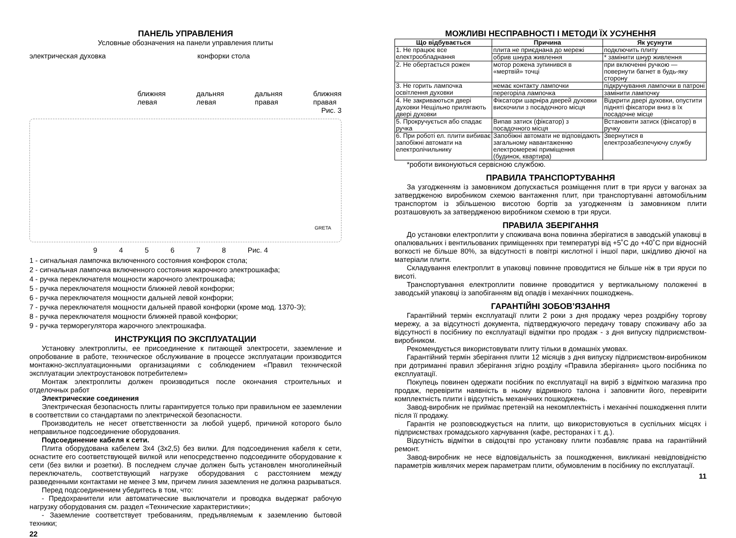ПАНЕЛЬ УПРАВЛЕНИЯ
Условные обозначения на панели управления плиты
электрическая духовка конфорки стола
ближняя
левая дальняя
левая дальняя
правая ближняя
правая
Рис. 3
GRETA
945678 Рис. 4
1 - сигнальная лампочка включенного состояния конфорок стола;
2 - сигнальная лампочка включенного состояния жарочного электрошкафа;
4 - ручка переключателя мощности жарочного электрошкафа;
5 - ручка переключателя мощности ближней левой конфорки;
6 - ручка переключателя мощности дальней левой конфорки;
7 - ручка переключателя мощности дальней правой конфорки (кроме мод. 1370-Э);
8 - ручка переключателя мощности ближней правой конфорки;
9 - ручка терморегулятора жарочного электрошкафа.
ИНСТРУКЦИЯ ПО ЭКСПЛУАТАЦИИ
Установку электроплиты, ее присоединение к питающей электросети, заземление и опробование в работе, техническое обслуживание в процессе эксплуатации производится монтажно-эксплуатационными организациями с соблюдением «Правил технической эксплуатации электроустановок потребителем»
Монтаж электроплиты должен производиться после окончания строительных и отделочных работ
Электрические соединения
Электрическая безопасность плиты гарантируется только при правильном ее заземлении в соответствии со стандартами по электрической безопасности.
Производитель не несет ответственности за любой ущерб, причиной которого было неправильное подсоединение оборудования.
Подсоединение кабеля к сети.
Плита оборудована кабелем 3х4 (3х2,5) без вилки. Для подсоединения кабеля к сети, оснастите его соответствующей вилкой или непосредственно подсоедините оборудование к сети (без вилки и розетки). В последнем случае должен быть установлен многолинейный переключатель, соответствующий нагрузке оборудования с расстоянием между разведенными контактами не менее 3 мм, причем линия заземления не должна разрываться.
Перед подсоединением убедитесь в том, что:
- Предохранители или автоматические выключатели и проводка выдержат рабочую нагрузку оборудования см. раздел «Технические характеристики»;
- Заземление соответствует требованиям, предъявляемым к заземлению бытовой техники;
22
МОЖЛИВІ НЕСПРАВНОСТІ І МЕТОДИ ЇХ УСУНЕННЯ
| Що відбувається | Причина | Як усунути |
| --- | --- | --- |
| 1. Не працює все електрообладнання | плита не приєднана до мережі | подключить плиту |
| | обрив шнура живлення | * замінити шнур живлення |
| 2. Не обертається рожен | мотор рожена зупинився в «мертвій» точці | при включенні ручкою — повернути багнет в будь-яку сторону |
| 3. Не горить лампочка освітлення духовки | немає контакту лампочки | підкручування лампочки в патроні |
| | перегоріла лампочка | замінити лампочку |
| 4. Не закриваються двері духовки Нещільно прилягають двері духовки | Фіксатори шарніра дверей духовки вискочили з посадочного місця | Відкрити двері духовки, опустити підняті фіксатори вниз в їх посадочне місце |
| 5. Прокручується або спадає ручка | Випав затиск (фіксатор) з посадочного місця | Встановити затиск (фіксатор) в ручку |
| 6. При роботі ел. плити вибиває запобіжні автомати на електролічильнику | Запобіжні автомати не відповідають загальному навантаженню електромережі приміщення (будинок, квартира) | Звернутися в електрозабезпечуючу службу |
*роботи виконуються сервісною службою.
ПРАВИЛА ТРАНСПОРТУВАННЯ
За узгодженням із замовником допускається розміщення плит в три яруси у вагонах за затвердженою виробником схемою вантаження плит, при транспортуванні автомобільним транспортом із збільшеною висотою бортів за узгодженням із замовником плити розташовують за затвердженою виробником схемою в три яруси.
ПРАВИЛА ЗБЕРІГАННЯ
До установки електроплити у споживача вона повинна зберігатися в заводській упаковці в опалювальних і вентильованих приміщеннях при температурі від +5˚С до +40˚С при відносній вогкості не більше 80%, за відсутності в повітрі кислотної і іншої пари, шкідливо діючої на матеріали плити.
Складування електроплит в упаковці повинне проводитися не більше ніж в три яруси по висоті.
Транспортування електроплити повинне проводитися у вертикальному положенні в заводській упаковці із запобіганням від опадів і механічних пошкоджень.
ГАРАНТІЙНІ ЗОБОВ’ЯЗАННЯ
Гарантійний термін експлуатації плити 2 роки з дня продажу через роздрібну торгову мережу, а за відсутності документа, підтверджуючого передачу товару споживачу або за відсутності в посібнику по експлуатації відмітки про продаж - з дня випуску підприємством-виробником.
Рекомендується використовувати плиту тільки в домашніх умовах.
Гарантійний термін зберігання плити 12 місяців з дня випуску підприємством-виробником при дотриманні правил зберігання згідно розділу «Правила зберігання» цього посібника по експлуатації.
Покупець повинен одержати посібник по експлуатації на виріб з відміткою магазина про продаж, перевірити наявність в ньому відривного талона і заповнити його, перевірити комплектність плити і відсутність механічних пошкоджень.
Завод-виробник не приймає претензій на некомплектність і механічні пошкодження плити після її продажу.
Гарантія не розповсюджується на плити, що використовуються в суспільних місцях і підприємствах громадського харчування (кафе, ресторанах і т. д.).
Відсутність відмітки в свідоцтві про установку плити позбавляє права на гарантійний ремонт.
Завод-виробник не несе відповідальність за пошкодження, викликані невідповідністю параметрів живлячих мереж параметрам плити, обумовленим в посібнику по експлуатації.
11